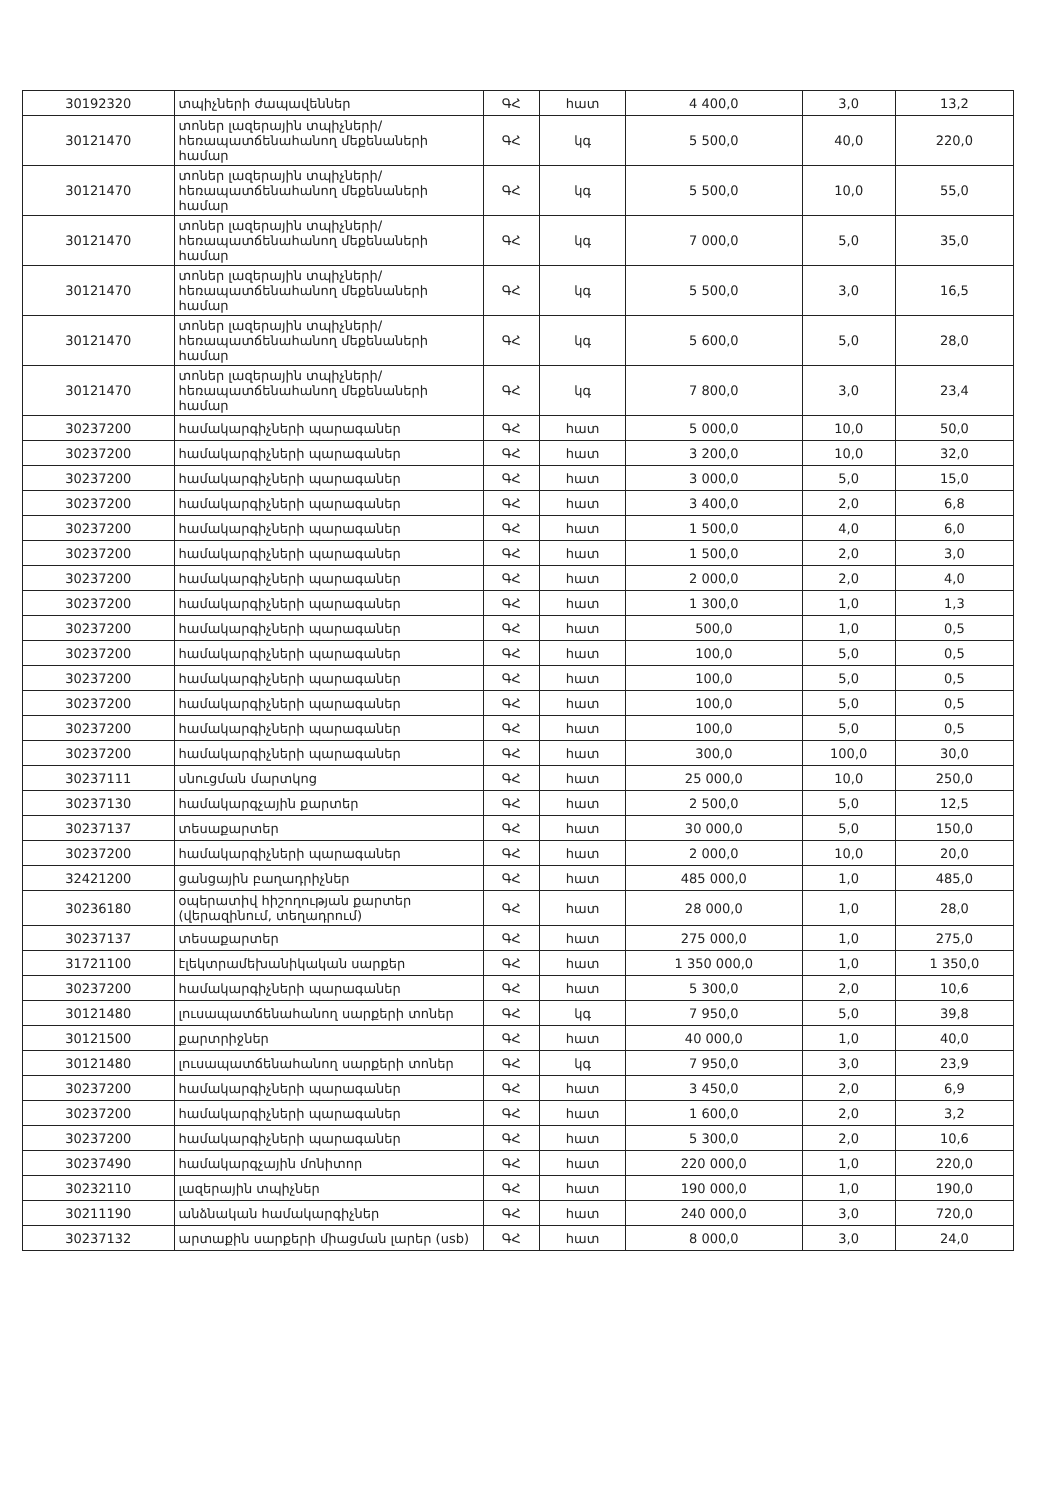| 30192320 | տպիչների ժապավեններ | ԳՀ | հատ | 4 400,0 | 3,0 | 13,2 |
| 30121470 | տոներ լազերային տպիչների/հեռապատճենահանող մեքենաների համար | ԳՀ | կգ | 5 500,0 | 40,0 | 220,0 |
| 30121470 | տոներ լազերային տպիչների/հեռապատճենահանող մեքենաների համար | ԳՀ | կգ | 5 500,0 | 10,0 | 55,0 |
| 30121470 | տոներ լազերային տպիչների/հեռապատճենահանող մեքենաների համար | ԳՀ | կգ | 7 000,0 | 5,0 | 35,0 |
| 30121470 | տոներ լազերային տպիչների/հեռապատճենահանող մեքենաների համար | ԳՀ | կգ | 5 500,0 | 3,0 | 16,5 |
| 30121470 | տոներ լազերային տպիչների/հեռապատճենահանող մեքենաների համար | ԳՀ | կգ | 5 600,0 | 5,0 | 28,0 |
| 30121470 | տոներ լազերային տպիչների/հեռապատճենահանող մեքենաների համար | ԳՀ | կգ | 7 800,0 | 3,0 | 23,4 |
| 30237200 | համակարգիչների պարագաներ | ԳՀ | հատ | 5 000,0 | 10,0 | 50,0 |
| 30237200 | համակարգիչների պարագաներ | ԳՀ | հատ | 3 200,0 | 10,0 | 32,0 |
| 30237200 | համակարգիչների պարագաներ | ԳՀ | հատ | 3 000,0 | 5,0 | 15,0 |
| 30237200 | համակարգիչների պարագաներ | ԳՀ | հատ | 3 400,0 | 2,0 | 6,8 |
| 30237200 | համակարգիչների պարագաներ | ԳՀ | հատ | 1 500,0 | 4,0 | 6,0 |
| 30237200 | համակարգիչների պարագաներ | ԳՀ | հատ | 1 500,0 | 2,0 | 3,0 |
| 30237200 | համակարգիչների պարագաներ | ԳՀ | հատ | 2 000,0 | 2,0 | 4,0 |
| 30237200 | համակարգիչների պարագաներ | ԳՀ | հատ | 1 300,0 | 1,0 | 1,3 |
| 30237200 | համակարգիչների պարագաներ | ԳՀ | հատ | 500,0 | 1,0 | 0,5 |
| 30237200 | համակարգիչների պարագաներ | ԳՀ | հատ | 100,0 | 5,0 | 0,5 |
| 30237200 | համակարգիչների պարագաներ | ԳՀ | հատ | 100,0 | 5,0 | 0,5 |
| 30237200 | համակարգիչների պարագաներ | ԳՀ | հատ | 100,0 | 5,0 | 0,5 |
| 30237200 | համակարգիչների պարագաներ | ԳՀ | հատ | 100,0 | 5,0 | 0,5 |
| 30237200 | համակարգիչների պարագաներ | ԳՀ | հատ | 300,0 | 100,0 | 30,0 |
| 30237111 | սնուցման մարտկոց | ԳՀ | հատ | 25 000,0 | 10,0 | 250,0 |
| 30237130 | համակարգչային քարտեր | ԳՀ | հատ | 2 500,0 | 5,0 | 12,5 |
| 30237137 | տեսաքարտեր | ԳՀ | հատ | 30 000,0 | 5,0 | 150,0 |
| 30237200 | համակարգիչների պարագաներ | ԳՀ | հատ | 2 000,0 | 10,0 | 20,0 |
| 32421200 | ցանցային բաղադրիչներ | ԳՀ | հատ | 485 000,0 | 1,0 | 485,0 |
| 30236180 | օպերատիվ հիշողության քարտեր (վերազինում, տեղադրում) | ԳՀ | հատ | 28 000,0 | 1,0 | 28,0 |
| 30237137 | տեսաքարտեր | ԳՀ | հատ | 275 000,0 | 1,0 | 275,0 |
| 31721100 | էլեկտրամեխանիկական սարքեր | ԳՀ | հատ | 1 350 000,0 | 1,0 | 1 350,0 |
| 30237200 | համակարգիչների պարագաներ | ԳՀ | հատ | 5 300,0 | 2,0 | 10,6 |
| 30121480 | լուսապատճենահանող սարքերի տոներ | ԳՀ | կգ | 7 950,0 | 5,0 | 39,8 |
| 30121500 | քարտրիջներ | ԳՀ | հատ | 40 000,0 | 1,0 | 40,0 |
| 30121480 | լուսապատճենահանող սարքերի տոներ | ԳՀ | կգ | 7 950,0 | 3,0 | 23,9 |
| 30237200 | համակարգիչների պարագաներ | ԳՀ | հատ | 3 450,0 | 2,0 | 6,9 |
| 30237200 | համակարգիչների պարագաներ | ԳՀ | հատ | 1 600,0 | 2,0 | 3,2 |
| 30237200 | համակարգիչների պարագաներ | ԳՀ | հատ | 5 300,0 | 2,0 | 10,6 |
| 30237490 | համակարգչային մոնիտոր | ԳՀ | հատ | 220 000,0 | 1,0 | 220,0 |
| 30232110 | լազերային տպիչներ | ԳՀ | հատ | 190 000,0 | 1,0 | 190,0 |
| 30211190 | անձնական համակարգիչներ | ԳՀ | հատ | 240 000,0 | 3,0 | 720,0 |
| 30237132 | արտաքին սարքերի միացման լարեր (usb) | ԳՀ | հատ | 8 000,0 | 3,0 | 24,0 |